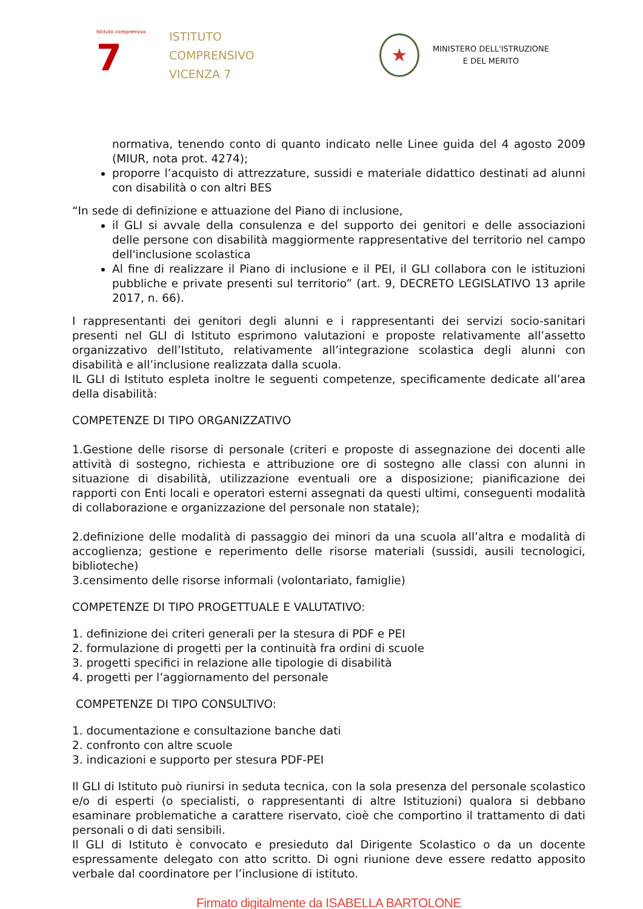Istituto comprensivo
7
ISTITUTO
COMPRENSIVO
VICENZA 7
★
MINISTERO DELL'ISTRUZIONE
E DEL MERITO
normativa, tenendo conto di quanto indicato nelle Linee guida del 4 agosto 2009 (MIUR, nota prot. 4274);
proporre l’acquisto di attrezzature, sussidi e materiale didattico destinati ad alunni con disabilità o con altri BES
“In sede di definizione e attuazione del Piano di inclusione,
il GLI si avvale della consulenza e del supporto dei genitori e delle associazioni delle persone con disabilità maggiormente rappresentative del territorio nel campo dell'inclusione scolastica
Al fine di realizzare il Piano di inclusione e il PEI, il GLI collabora con le istituzioni pubbliche e private presenti sul territorio” (art. 9, DECRETO LEGISLATIVO 13 aprile 2017, n. 66).
I rappresentanti dei genitori degli alunni e i rappresentanti dei servizi socio-sanitari presenti nel GLI di Istituto esprimono valutazioni e proposte relativamente all’assetto organizzativo dell’Istituto, relativamente all’integrazione scolastica degli alunni con disabilità e all’inclusione realizzata dalla scuola.
IL GLI di Istituto espleta inoltre le seguenti competenze, specificamente dedicate all’area della disabilità:
COMPETENZE DI TIPO ORGANIZZATIVO
1.Gestione delle risorse di personale (criteri e proposte di assegnazione dei docenti alle attività di sostegno, richiesta e attribuzione ore di sostegno alle classi con alunni in situazione di disabilità, utilizzazione eventuali ore a disposizione; pianificazione dei rapporti con Enti locali e operatori esterni assegnati da questi ultimi, conseguenti modalità di collaborazione e organizzazione del personale non statale);
2.definizione delle modalità di passaggio dei minori da una scuola all’altra e modalità di accoglienza; gestione e reperimento delle risorse materiali (sussidi, ausili tecnologici, biblioteche)
3.censimento delle risorse informali (volontariato, famiglie)
COMPETENZE DI TIPO PROGETTUALE E VALUTATIVO:
1. definizione dei criteri generali per la stesura di PDF e PEI
2. formulazione di progetti per la continuità fra ordini di scuole
3. progetti specifici in relazione alle tipologie di disabilità
4. progetti per l’aggiornamento del personale
COMPETENZE DI TIPO CONSULTIVO:
1. documentazione e consultazione banche dati
2. confronto con altre scuole
3. indicazioni e supporto per stesura PDF-PEI
Il GLI di Istituto può riunirsi in seduta tecnica, con la sola presenza del personale scolastico e/o di esperti (o specialisti, o rappresentanti di altre Istituzioni) qualora si debbano esaminare problematiche a carattere riservato, cioè che comportino il trattamento di dati personali o di dati sensibili.
Il GLI di Istituto è convocato e presieduto dal Dirigente Scolastico o da un docente espressamente delegato con atto scritto. Di ogni riunione deve essere redatto apposito verbale dal coordinatore per l’inclusione di istituto.
Firmato digitalmente da ISABELLA BARTOLONE